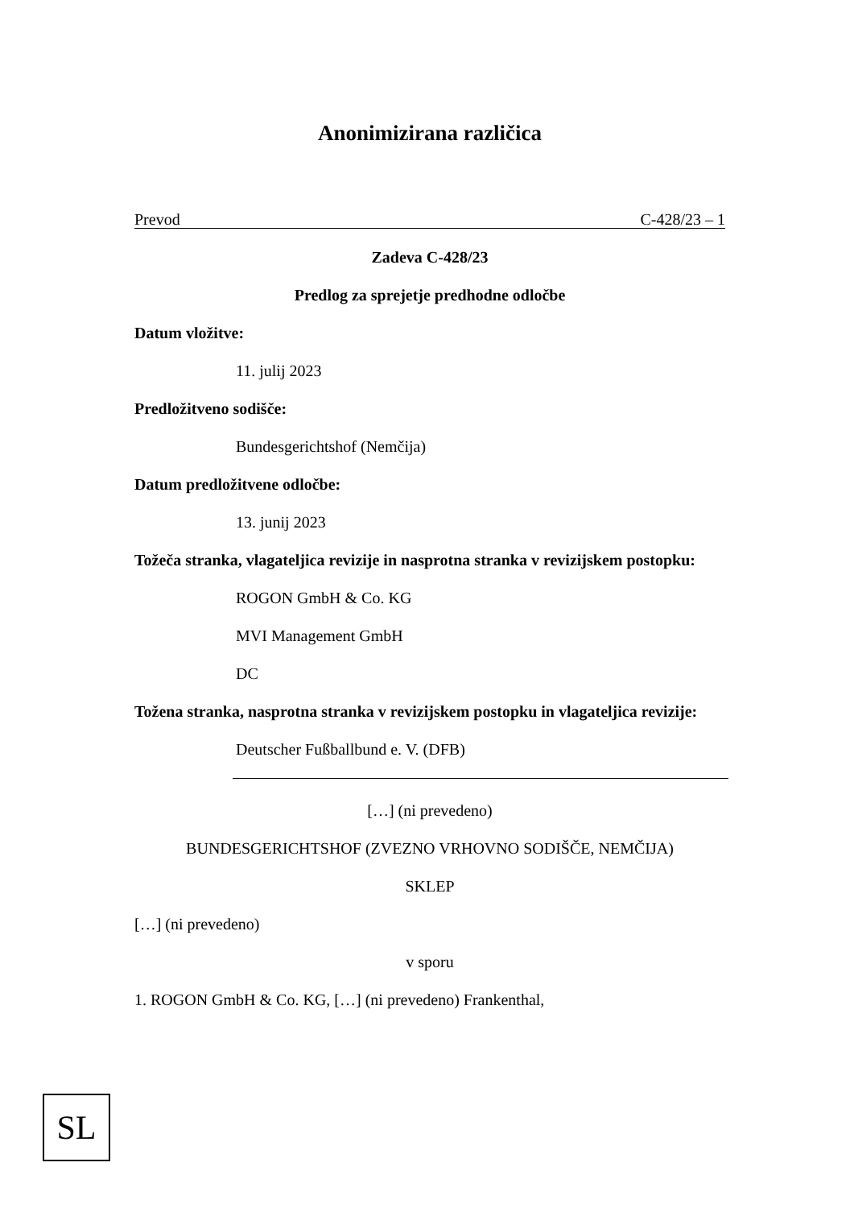Anonimizirana različica
Prevod C-428/23 – 1
Zadeva C-428/23
Predlog za sprejetje predhodne odločbe
Datum vložitve:
11. julij 2023
Predložitveno sodišče:
Bundesgerichtshof (Nemčija)
Datum predložitvene odločbe:
13. junij 2023
Tožeča stranka, vlagateljica revizije in nasprotna stranka v revizijskem postopku:
ROGON GmbH & Co. KG
MVI Management GmbH
DC
Tožena stranka, nasprotna stranka v revizijskem postopku in vlagateljica revizije:
Deutscher Fußballbund e. V. (DFB)
[…] (ni prevedeno)
BUNDESGERICHTSHOF (ZVEZNO VRHOVNO SODIŠČE, NEMČIJA)
SKLEP
[…] (ni prevedeno)
v sporu
1. ROGON GmbH & Co. KG, […] (ni prevedeno) Frankenthal,
SL